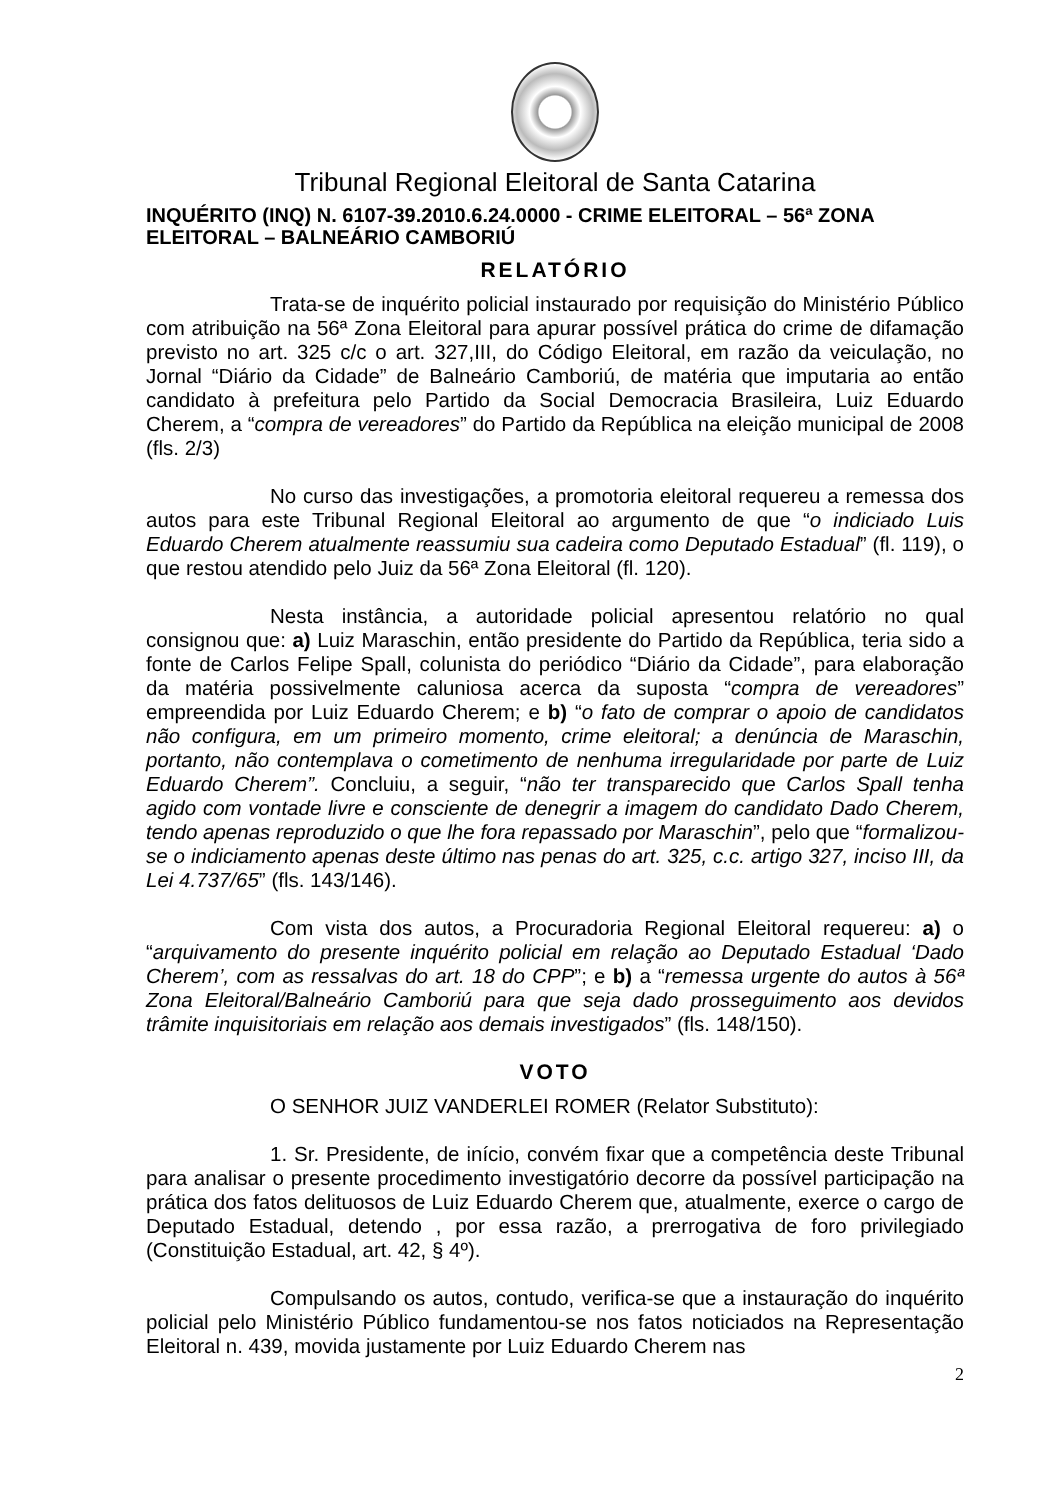Tribunal Regional Eleitoral de Santa Catarina
INQUÉRITO (INQ) N. 6107-39.2010.6.24.0000 - CRIME ELEITORAL – 56ª ZONA ELEITORAL – BALNEÁRIO CAMBORIÚ
RELATÓRIO
Trata-se de inquérito policial instaurado por requisição do Ministério Público com atribuição na 56ª Zona Eleitoral para apurar possível prática do crime de difamação previsto no art. 325 c/c o art. 327,III, do Código Eleitoral, em razão da veiculação, no Jornal “Diário da Cidade” de Balneário Camboriú, de matéria que imputaria ao então candidato à prefeitura pelo Partido da Social Democracia Brasileira, Luiz Eduardo Cherem, a “compra de vereadores” do Partido da República na eleição municipal de 2008 (fls. 2/3)
No curso das investigações, a promotoria eleitoral requereu a remessa dos autos para este Tribunal Regional Eleitoral ao argumento de que “o indiciado Luis Eduardo Cherem atualmente reassumiu sua cadeira como Deputado Estadual” (fl. 119), o que restou atendido pelo Juiz da 56ª Zona Eleitoral (fl. 120).
Nesta instância, a autoridade policial apresentou relatório no qual consignou que: a) Luiz Maraschin, então presidente do Partido da República, teria sido a fonte de Carlos Felipe Spall, colunista do periódico “Diário da Cidade”, para elaboração da matéria possivelmente caluniosa acerca da suposta “compra de vereadores” empreendida por Luiz Eduardo Cherem; e b) “o fato de comprar o apoio de candidatos não configura, em um primeiro momento, crime eleitoral; a denúncia de Maraschin, portanto, não contemplava o cometimento de nenhuma irregularidade por parte de Luiz Eduardo Cherem”. Concluiu, a seguir, “não ter transparecido que Carlos Spall tenha agido com vontade livre e consciente de denegrir a imagem do candidato Dado Cherem, tendo apenas reproduzido o que lhe fora repassado por Maraschin”, pelo que “formalizou-se o indiciamento apenas deste último nas penas do art. 325, c.c. artigo 327, inciso III, da Lei 4.737/65” (fls. 143/146).
Com vista dos autos, a Procuradoria Regional Eleitoral requereu: a) o “arquivamento do presente inquérito policial em relação ao Deputado Estadual ‘Dado Cherem’, com as ressalvas do art. 18 do CPP”; e b) a “remessa urgente do autos à 56ª Zona Eleitoral/Balneário Camboriú para que seja dado prosseguimento aos devidos trâmite inquisitoriais em relação aos demais investigados” (fls. 148/150).
VOTO
O SENHOR JUIZ VANDERLEI ROMER (Relator Substituto):
1. Sr. Presidente, de início, convém fixar que a competência deste Tribunal para analisar o presente procedimento investigatório decorre da possível participação na prática dos fatos delituosos de Luiz Eduardo Cherem que, atualmente, exerce o cargo de Deputado Estadual, detendo , por essa razão, a prerrogativa de foro privilegiado (Constituição Estadual, art. 42, § 4º).
Compulsando os autos, contudo, verifica-se que a instauração do inquérito policial pelo Ministério Público fundamentou-se nos fatos noticiados na Representação Eleitoral n. 439, movida justamente por Luiz Eduardo Cherem nas
2